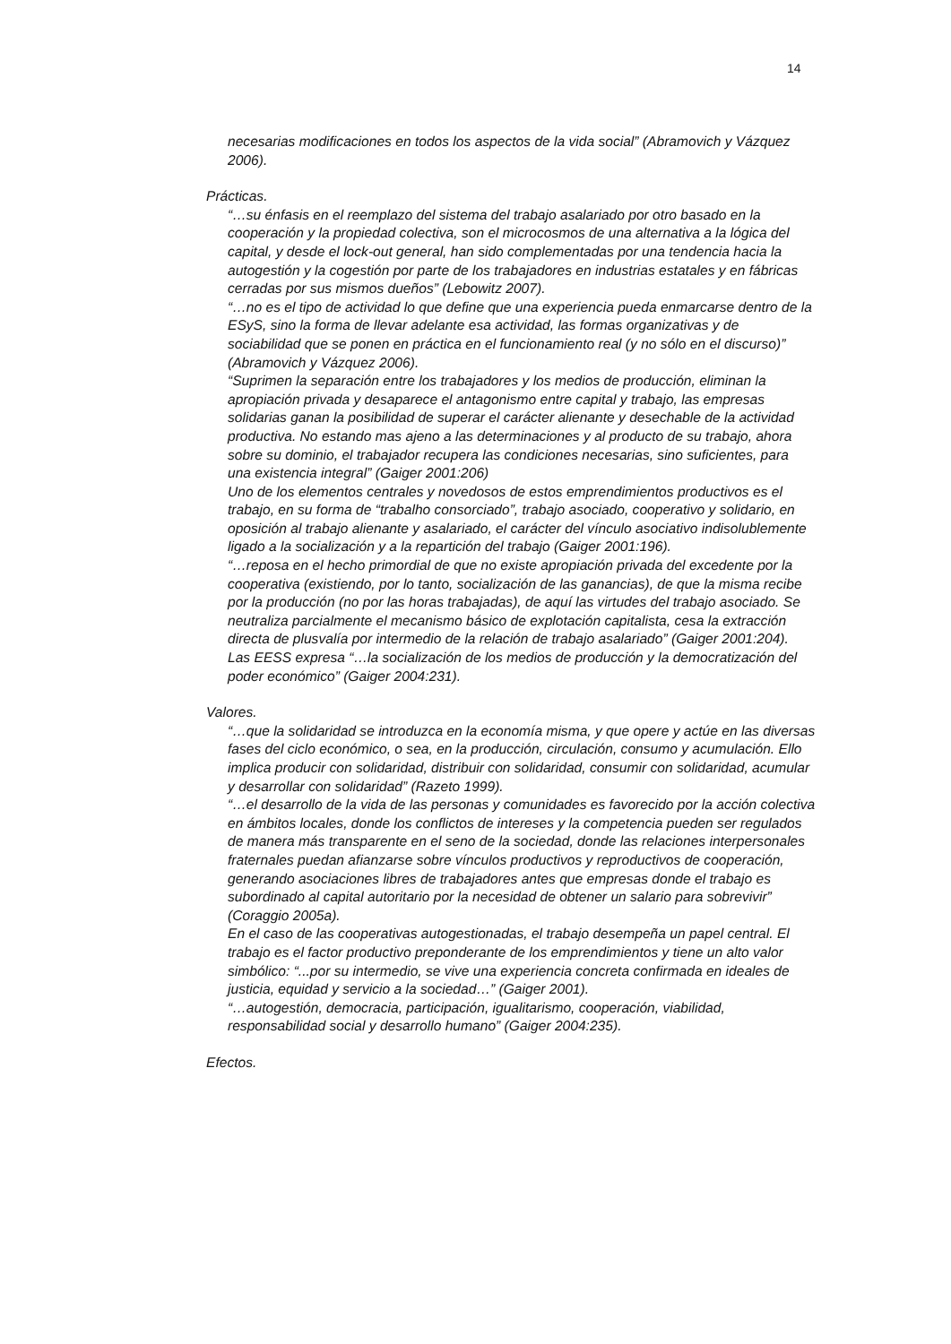14
necesarias modificaciones en todos los aspectos de la vida social” (Abramovich y Vázquez 2006).
Prácticas.
“…su énfasis en el reemplazo del sistema del trabajo asalariado por otro basado en la cooperación y la propiedad colectiva, son el microcosmos de una alternativa a la lógica del capital, y desde el lock-out general, han sido complementadas por una tendencia hacia la autogestión y la cogestión por parte de los trabajadores en industrias estatales y en fábricas cerradas por sus mismos dueños” (Lebowitz 2007).
“…no es el tipo de actividad lo que define que una experiencia pueda enmarcarse dentro de la ESyS, sino la forma de llevar adelante esa actividad, las formas organizativas y de sociabilidad que se ponen en práctica en el funcionamiento real (y no sólo en el discurso)” (Abramovich y Vázquez 2006).
“Suprimen la separación entre los trabajadores y los medios de producción, eliminan la apropiación privada y desaparece el antagonismo entre capital y trabajo, las empresas solidarias ganan la posibilidad de superar el carácter alienante y desechable de la actividad productiva. No estando mas ajeno a las determinaciones y al producto de su trabajo, ahora sobre su dominio, el trabajador recupera las condiciones necesarias, sino suficientes, para una existencia integral” (Gaiger 2001:206)
Uno de los elementos centrales y novedosos de estos emprendimientos productivos es el trabajo, en su forma de “trabalho consorciado”, trabajo asociado, cooperativo y solidario, en oposición al trabajo alienante y asalariado, el carácter del vínculo asociativo indisolublemente ligado a la socialización y a la repartición del trabajo (Gaiger 2001:196).
“…reposa en el hecho primordial de que no existe apropiación privada del excedente por la cooperativa (existiendo, por lo tanto, socialización de las ganancias), de que la misma recibe por la producción (no por las horas trabajadas), de aquí las virtudes del trabajo asociado. Se neutraliza parcialmente el mecanismo básico de explotación capitalista, cesa la extracción directa de plusvalía por intermedio de la relación de trabajo asalariado” (Gaiger 2001:204).
Las EESS expresa “…la socialización de los medios de producción y la democratización del poder económico” (Gaiger 2004:231).
Valores.
“…que la solidaridad se introduzca en la economía misma, y que opere y actúe en las diversas fases del ciclo económico, o sea, en la producción, circulación, consumo y acumulación. Ello implica producir con solidaridad, distribuir con solidaridad, consumir con solidaridad, acumular y desarrollar con solidaridad” (Razeto 1999).
“…el desarrollo de la vida de las personas y comunidades es favorecido por la acción colectiva en ámbitos locales, donde los conflictos de intereses y la competencia pueden ser regulados de manera más transparente en el seno de la sociedad, donde las relaciones interpersonales fraternales puedan afianzarse sobre vínculos productivos y reproductivos de cooperación, generando asociaciones libres de trabajadores antes que empresas donde el trabajo es subordinado al capital autoritario por la necesidad de obtener un salario para sobrevivir” (Coraggio 2005a).
En el caso de las cooperativas autogestionadas, el trabajo desempeña un papel central. El trabajo es el factor productivo preponderante de los emprendimientos y tiene un alto valor simbólico: “...por su intermedio, se vive una experiencia concreta confirmada en ideales de justicia, equidad y servicio a la sociedad…” (Gaiger 2001).
“…autogestión, democracia, participación, igualitarismo, cooperación, viabilidad, responsabilidad social y desarrollo humano” (Gaiger 2004:235).
Efectos.